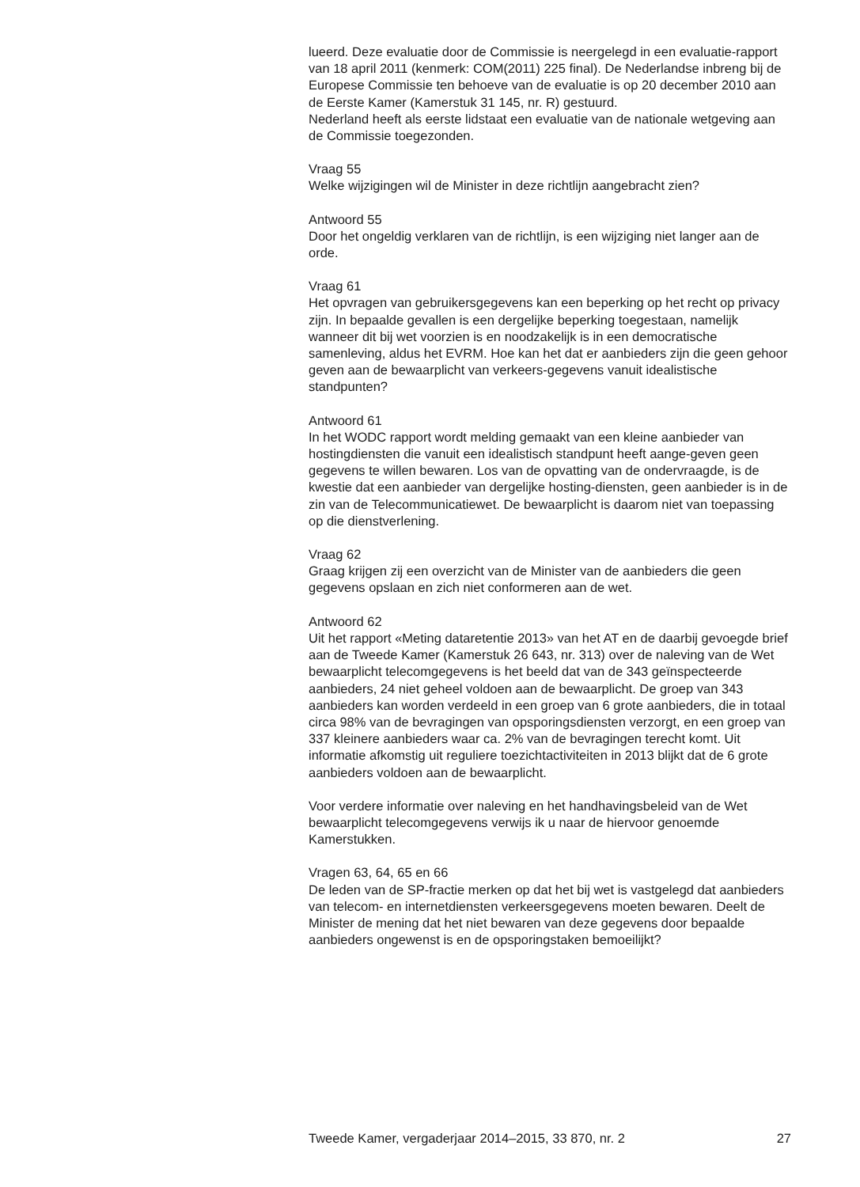lueerd. Deze evaluatie door de Commissie is neergelegd in een evaluatie-rapport van 18 april 2011 (kenmerk: COM(2011) 225 final). De Nederlandse inbreng bij de Europese Commissie ten behoeve van de evaluatie is op 20 december 2010 aan de Eerste Kamer (Kamerstuk 31 145, nr. R) gestuurd.
Nederland heeft als eerste lidstaat een evaluatie van de nationale wetgeving aan de Commissie toegezonden.
Vraag 55
Welke wijzigingen wil de Minister in deze richtlijn aangebracht zien?
Antwoord 55
Door het ongeldig verklaren van de richtlijn, is een wijziging niet langer aan de orde.
Vraag 61
Het opvragen van gebruikersgegevens kan een beperking op het recht op privacy zijn. In bepaalde gevallen is een dergelijke beperking toegestaan, namelijk wanneer dit bij wet voorzien is en noodzakelijk is in een democratische samenleving, aldus het EVRM. Hoe kan het dat er aanbieders zijn die geen gehoor geven aan de bewaarplicht van verkeers-gegevens vanuit idealistische standpunten?
Antwoord 61
In het WODC rapport wordt melding gemaakt van een kleine aanbieder van hostingdiensten die vanuit een idealistisch standpunt heeft aange-geven geen gegevens te willen bewaren. Los van de opvatting van de ondervraagde, is de kwestie dat een aanbieder van dergelijke hosting-diensten, geen aanbieder is in de zin van de Telecommunicatiewet. De bewaarplicht is daarom niet van toepassing op die dienstverlening.
Vraag 62
Graag krijgen zij een overzicht van de Minister van de aanbieders die geen gegevens opslaan en zich niet conformeren aan de wet.
Antwoord 62
Uit het rapport «Meting dataretentie 2013» van het AT en de daarbij gevoegde brief aan de Tweede Kamer (Kamerstuk 26 643, nr. 313) over de naleving van de Wet bewaarplicht telecomgegevens is het beeld dat van de 343 geïnspecteerde aanbieders, 24 niet geheel voldoen aan de bewaarplicht. De groep van 343 aanbieders kan worden verdeeld in een groep van 6 grote aanbieders, die in totaal circa 98% van de bevragingen van opsporingsdiensten verzorgt, en een groep van 337 kleinere aanbieders waar ca. 2% van de bevragingen terecht komt. Uit informatie afkomstig uit reguliere toezichtactiviteiten in 2013 blijkt dat de 6 grote aanbieders voldoen aan de bewaarplicht.
Voor verdere informatie over naleving en het handhavingsbeleid van de Wet bewaarplicht telecomgegevens verwijs ik u naar de hiervoor genoemde Kamerstukken.
Vragen 63, 64, 65 en 66
De leden van de SP-fractie merken op dat het bij wet is vastgelegd dat aanbieders van telecom- en internetdiensten verkeersgegevens moeten bewaren. Deelt de Minister de mening dat het niet bewaren van deze gegevens door bepaalde aanbieders ongewenst is en de opsporingstaken bemoeilijkt?
Tweede Kamer, vergaderjaar 2014–2015, 33 870, nr. 2 27